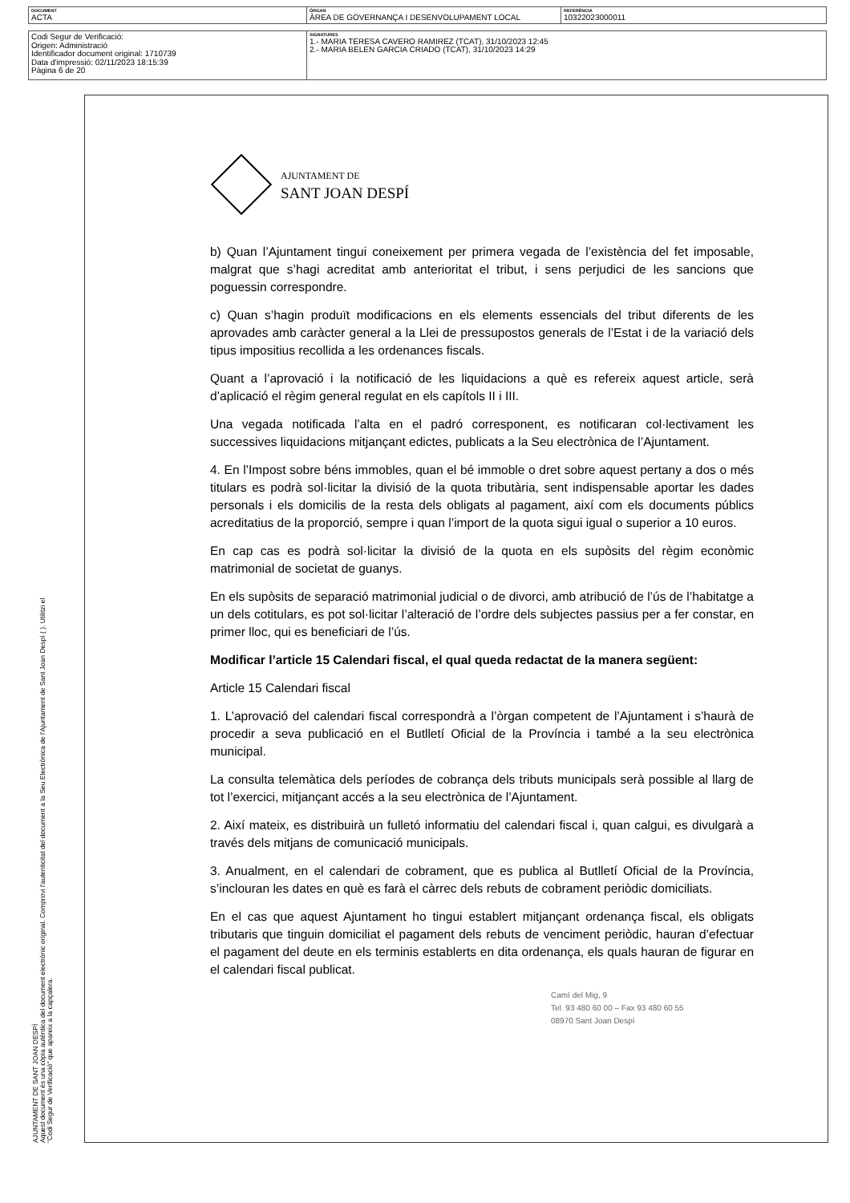| DOCUMENT ACTA | ÒRGAN ÀREA DE GOVERNANÇA I DESENVOLUPAMENT LOCAL | REFERÈNCIA 10322023000011 |
| Codi Segur de Verificació: Origen: Administració Identificador document original: 1710739 Data d'impressió: 02/11/2023 18:15:39 Pàgina 6 de 20 | SIGNATURES 1.- MARIA TERESA CAVERO RAMIREZ (TCAT), 31/10/2023 12:45 2.- MARIA BELEN GARCIA CRIADO (TCAT), 31/10/2023 14:29 |
AJUNTAMENT DE SANT JOAN DESPÍ
Aquest document és una còpia autèntica del document electrònic original. Comprovi l'autenticitat del document a la Seu Electrònica de l'Ajuntament de Sant Joan Despí ( ). Utilitzi el "Codi Segur de Verificació" que apareix a la capçalera.
AJUNTAMENT DE
SANT JOAN DESPÍ
b) Quan l’Ajuntament tingui coneixement per primera vegada de l’existència del fet imposable, malgrat que s’hagi acreditat amb anterioritat el tribut, i sens perjudici de les sancions que poguessin correspondre.
c) Quan s’hagin produït modificacions en els elements essencials del tribut diferents de les aprovades amb caràcter general a la Llei de pressupostos generals de l’Estat i de la variació dels tipus impositius recollida a les ordenances fiscals.
Quant a l’aprovació i la notificació de les liquidacions a què es refereix aquest article, serà d’aplicació el règim general regulat en els capítols II i III.
Una vegada notificada l’alta en el padró corresponent, es notificaran col·lectivament les successives liquidacions mitjançant edictes, publicats a la Seu electrònica de l’Ajuntament.
4. En l’Impost sobre béns immobles, quan el bé immoble o dret sobre aquest pertany a dos o més titulars es podrà sol·licitar la divisió de la quota tributària, sent indispensable aportar les dades personals i els domicilis de la resta dels obligats al pagament, així com els documents públics acreditatius de la proporció, sempre i quan l’import de la quota sigui igual o superior a 10 euros.
En cap cas es podrà sol·licitar la divisió de la quota en els supòsits del règim econòmic matrimonial de societat de guanys.
En els supòsits de separació matrimonial judicial o de divorci, amb atribució de l’ús de l’habitatge a un dels cotitulars, es pot sol·licitar l’alteració de l’ordre dels subjectes passius per a fer constar, en primer lloc, qui es beneficiari de l’ús.
Modificar l’article 15 Calendari fiscal, el qual queda redactat de la manera següent:
Article 15 Calendari fiscal
1. L’aprovació del calendari fiscal correspondrà a l’òrgan competent de l’Ajuntament i s’haurà de procedir a seva publicació en el Butlletí Oficial de la Província i també a la seu electrònica municipal.
La consulta telemàtica dels períodes de cobrança dels tributs municipals serà possible al llarg de tot l’exercici, mitjançant accés a la seu electrònica de l’Ajuntament.
2. Així mateix, es distribuirà un fulletó informatiu del calendari fiscal i, quan calgui, es divulgarà a través dels mitjans de comunicació municipals.
3. Anualment, en el calendari de cobrament, que es publica al Butlletí Oficial de la Província, s’inclouran les dates en què es farà el càrrec dels rebuts de cobrament periòdic domiciliats.
En el cas que aquest Ajuntament ho tingui establert mitjançant ordenança fiscal, els obligats tributaris que tinguin domiciliat el pagament dels rebuts de venciment periòdic, hauran d’efectuar el pagament del deute en els terminis establerts en dita ordenança, els quals hauran de figurar en el calendari fiscal publicat.
Camí del Mig, 9
Tel. 93 480 60 00 – Fax 93 480 60 55
08970 Sant Joan Despí